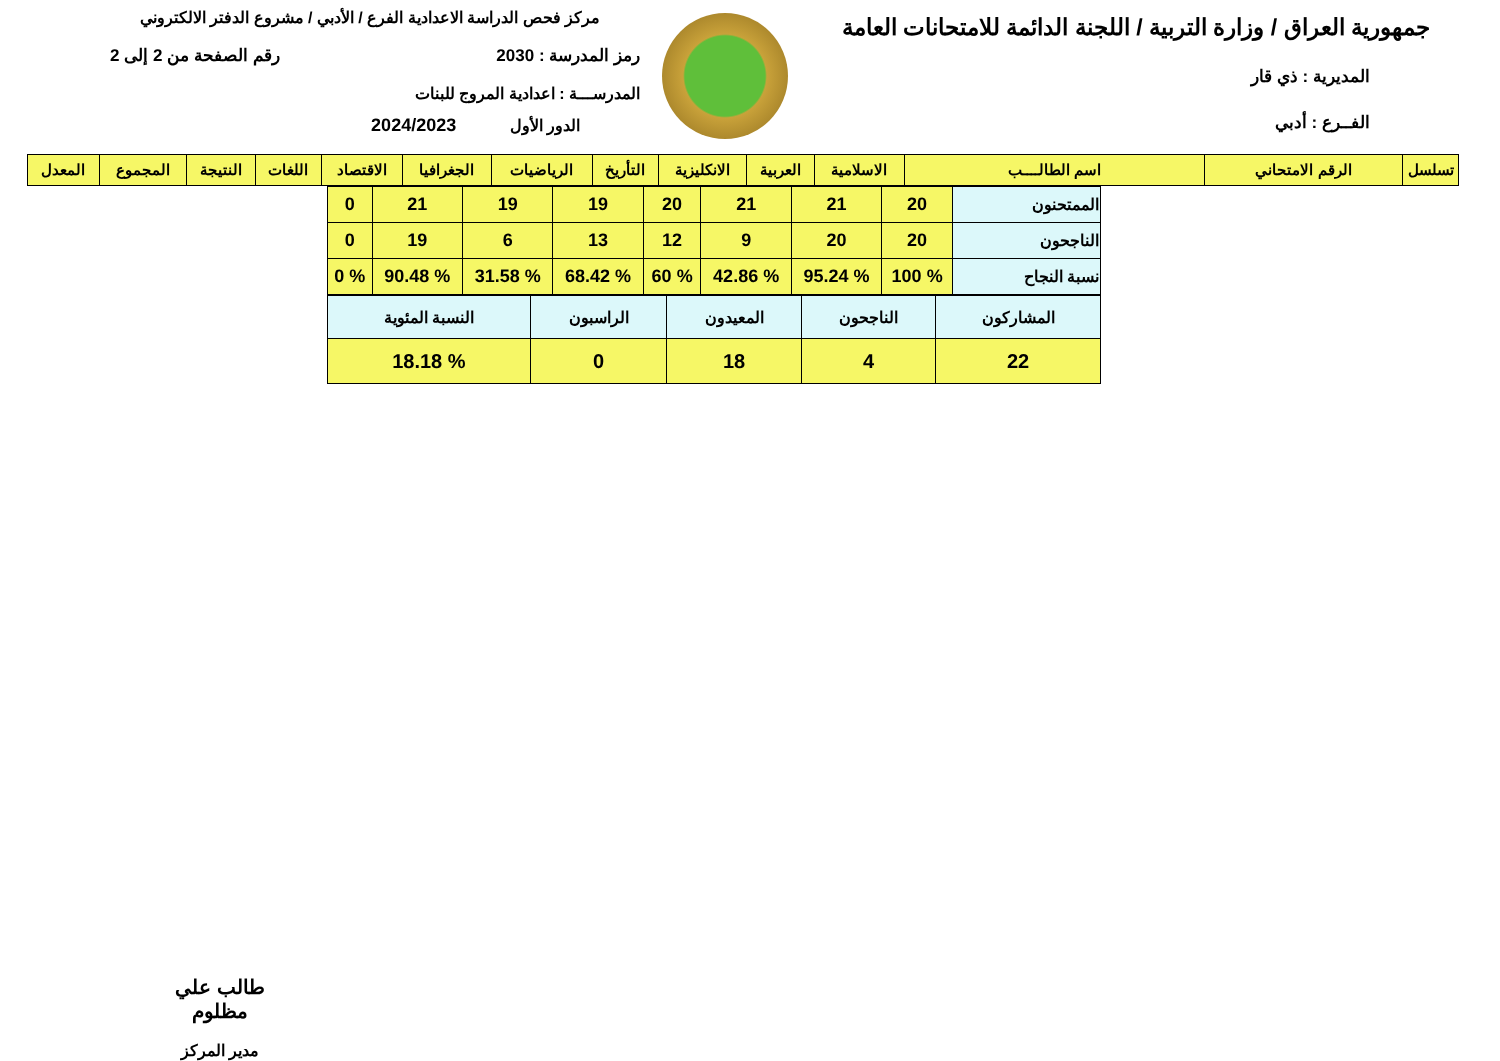جمهورية العراق / وزارة التربية / اللجنة الدائمة للامتحانات العامة
المديرية : ذي قار
الفــرع : أدبي
مركز فحص الدراسة الاعدادية الفرع / الأدبي / مشروع الدفتر الالكتروني
رمز المدرسة : 2030 رقم الصفحة من 2 إلى 2
المدرســـة : اعدادية المروج للبنات
الدور الأول 2024/2023
| تسلسل | الرقم الامتحاني | اسم الطالــــب | الاسلامية | العربية | الانكليزية | التأريخ | الرياضيات | الجغرافيا | الاقتصاد | اللغات | النتيجة | المجموع | المعدل |
| --- | --- | --- | --- | --- | --- | --- | --- | --- | --- | --- | --- | --- | --- |
| الممتحنون | 20 | 21 | 21 | 20 | 19 | 19 | 21 | 0 |
| الناجحون | 20 | 20 | 9 | 12 | 13 | 6 | 19 | 0 |
| نسبة النجاح | % 100 | % 95.24 | % 42.86 | % 60 | % 68.42 | % 31.58 | % 90.48 | % 0 |
| المشاركون | الناجحون | المعيدون | الراسبون | النسبة المئوية |
| 22 | 4 | 18 | 0 | % 18.18 |
طالب علي مظلوم
مدير المركز